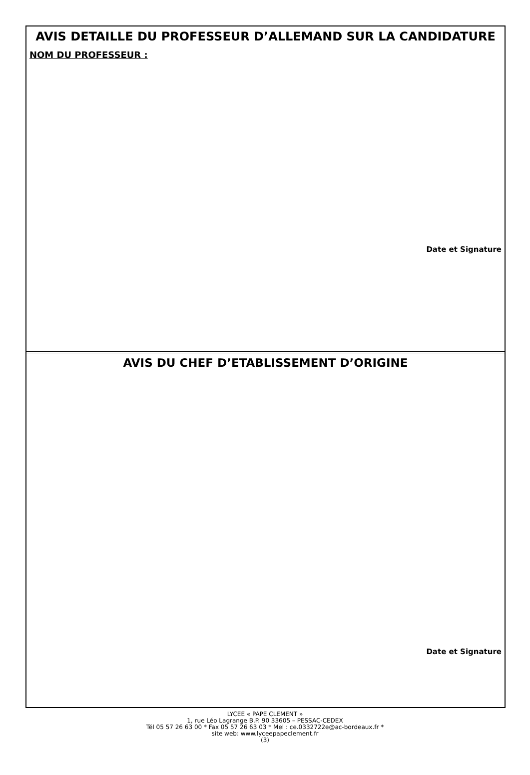AVIS DETAILLE DU PROFESSEUR D’ALLEMAND SUR LA CANDIDATURE
NOM DU PROFESSEUR :
Date et Signature
AVIS DU CHEF D’ETABLISSEMENT D’ORIGINE
Date et Signature
LYCEE « PAPE CLEMENT »
1, rue Léo Lagrange B.P. 90 33605 – PESSAC-CEDEX
Tél 05 57 26 63 00 * Fax 05 57 26 63 03 * Mel : ce.0332722e@ac-bordeaux.fr *
site web: www.lyceepapeclement.fr
(3)